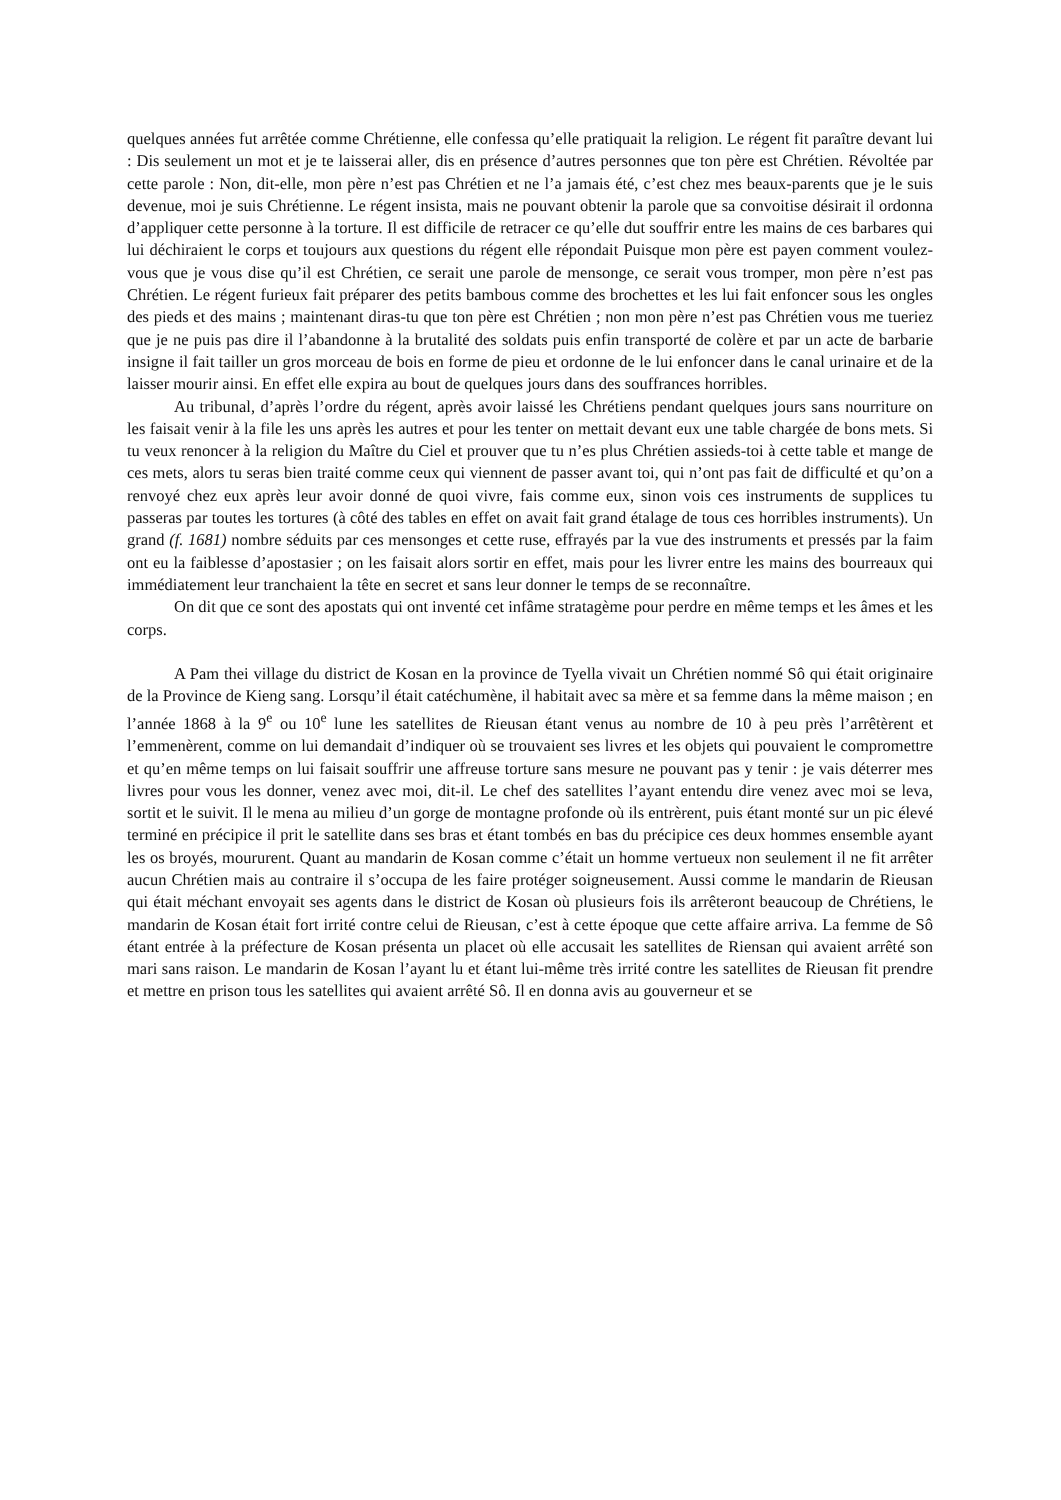quelques années fut arrêtée comme Chrétienne, elle confessa qu’elle pratiquait la religion. Le régent fit paraître devant lui : Dis seulement un mot et je te laisserai aller, dis en présence d’autres personnes que ton père est Chrétien. Révoltée par cette parole : Non, dit-elle, mon père n’est pas Chrétien et ne l’a jamais été, c’est chez mes beaux-parents que je le suis devenue, moi je suis Chrétienne. Le régent insista, mais ne pouvant obtenir la parole que sa convoitise désirait il ordonna d’appliquer cette personne à la torture. Il est difficile de retracer ce qu’elle dut souffrir entre les mains de ces barbares qui lui déchiraient le corps et toujours aux questions du régent elle répondait Puisque mon père est payen comment voulez-vous que je vous dise qu’il est Chrétien, ce serait une parole de mensonge, ce serait vous tromper, mon père n’est pas Chrétien. Le régent furieux fait préparer des petits bambous comme des brochettes et les lui fait enfoncer sous les ongles des pieds et des mains ; maintenant diras-tu que ton père est Chrétien ; non mon père n’est pas Chrétien vous me tueriez que je ne puis pas dire il l’abandonne à la brutalité des soldats puis enfin transporté de colère et par un acte de barbarie insigne il fait tailler un gros morceau de bois en forme de pieu et ordonne de le lui enfoncer dans le canal urinaire et de la laisser mourir ainsi. En effet elle expira au bout de quelques jours dans des souffrances horribles.
Au tribunal, d’après l’ordre du régent, après avoir laissé les Chrétiens pendant quelques jours sans nourriture on les faisait venir à la file les uns après les autres et pour les tenter on mettait devant eux une table chargée de bons mets. Si tu veux renoncer à la religion du Maître du Ciel et prouver que tu n’es plus Chrétien assieds-toi à cette table et mange de ces mets, alors tu seras bien traité comme ceux qui viennent de passer avant toi, qui n’ont pas fait de difficulté et qu’on a renvoyé chez eux après leur avoir donné de quoi vivre, fais comme eux, sinon vois ces instruments de supplices tu passeras par toutes les tortures (à côté des tables en effet on avait fait grand étalage de tous ces horribles instruments). Un grand (f. 1681) nombre séduits par ces mensonges et cette ruse, effrayés par la vue des instruments et pressés par la faim ont eu la faiblesse d’apostasier ; on les faisait alors sortir en effet, mais pour les livrer entre les mains des bourreaux qui immédiatement leur tranchaient la tête en secret et sans leur donner le temps de se reconnaître.
On dit que ce sont des apostats qui ont inventé cet infâme stratagème pour perdre en même temps et les âmes et les corps.
A Pam thei village du district de Kosan en la province de Tyella vivait un Chrétien nommé Sô qui était originaire de la Province de Kieng sang. Lorsqu’il était catéchumène, il habitait avec sa mère et sa femme dans la même maison ; en l’année 1868 à la 9<sup>e</sup> ou 10<sup>e</sup> lune les satellites de Rieusan étant venus au nombre de 10 à peu près l’arrêtèrent et l’emmenèrent, comme on lui demandait d’indiquer où se trouvaient ses livres et les objets qui pouvaient le compromettre et qu’en même temps on lui faisait souffrir une affreuse torture sans mesure ne pouvant pas y tenir : je vais déterrer mes livres pour vous les donner, venez avec moi, dit-il. Le chef des satellites l’ayant entendu dire venez avec moi se leva, sortit et le suivit. Il le mena au milieu d’un gorge de montagne profonde où ils entrèrent, puis étant monté sur un pic élevé terminé en précipice il prit le satellite dans ses bras et étant tombés en bas du précipice ces deux hommes ensemble ayant les os broyés, moururent. Quant au mandarin de Kosan comme c’était un homme vertueux non seulement il ne fit arrêter aucun Chrétien mais au contraire il s’occupa de les faire protéger soigneusement. Aussi comme le mandarin de Rieusan qui était méchant envoyait ses agents dans le district de Kosan où plusieurs fois ils arrêteront beaucoup de Chrétiens, le mandarin de Kosan était fort irrité contre celui de Rieusan, c’est à cette époque que cette affaire arriva. La femme de Sô étant entrée à la préfecture de Kosan présenta un placet où elle accusait les satellites de Riensan qui avaient arrêté son mari sans raison. Le mandarin de Kosan l’ayant lu et étant lui-même très irrité contre les satellites de Rieusan fit prendre et mettre en prison tous les satellites qui avaient arrêté Sô. Il en donna avis au gouverneur et se